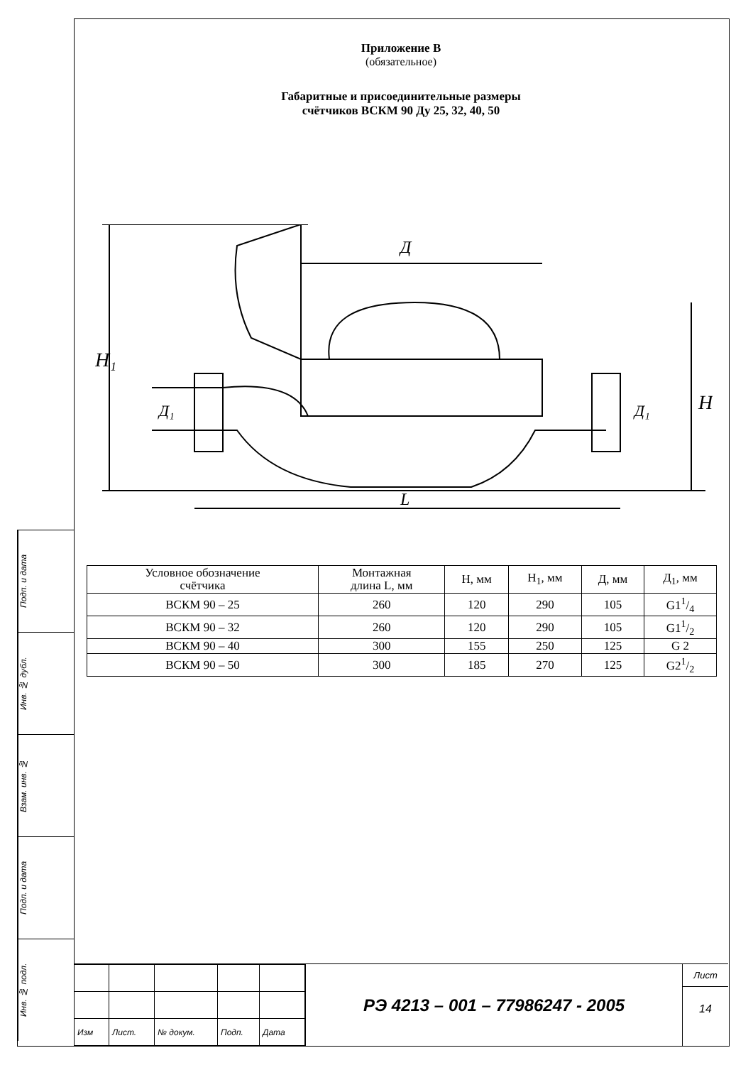Подп. и дата
Инв. № дубл.
Взам. инв. №
Подп. и дата
Инв. № подл.
Приложение В
(обязательное)
Габаритные и присоединительные размеры
счётчиков ВСКМ 90 Ду 25, 32, 40, 50
H₁
H
Д
L
Д₁
Д₁
| Условное обозначение счётчика | Монтажная длина L, мм | H, мм | H<sub>1</sub>, мм | Д, мм | Д<sub>1</sub>, мм |
| --- | --- | --- | --- | --- | --- |
| ВСКМ 90 – 25 | 260 | 120 | 290 | 105 | G11/4 |
| ВСКМ 90 – 32 | 260 | 120 | 290 | 105 | G11/2 |
| ВСКМ 90 – 40 | 300 | 155 | 250 | 125 | G 2 |
| ВСКМ 90 – 50 | 300 | 185 | 270 | 125 | G21/2 |
| Изм | Лист. | № докум. | Подп. | Дата |
РЭ 4213 – 001 – 77986247 - 2005
Лист
14